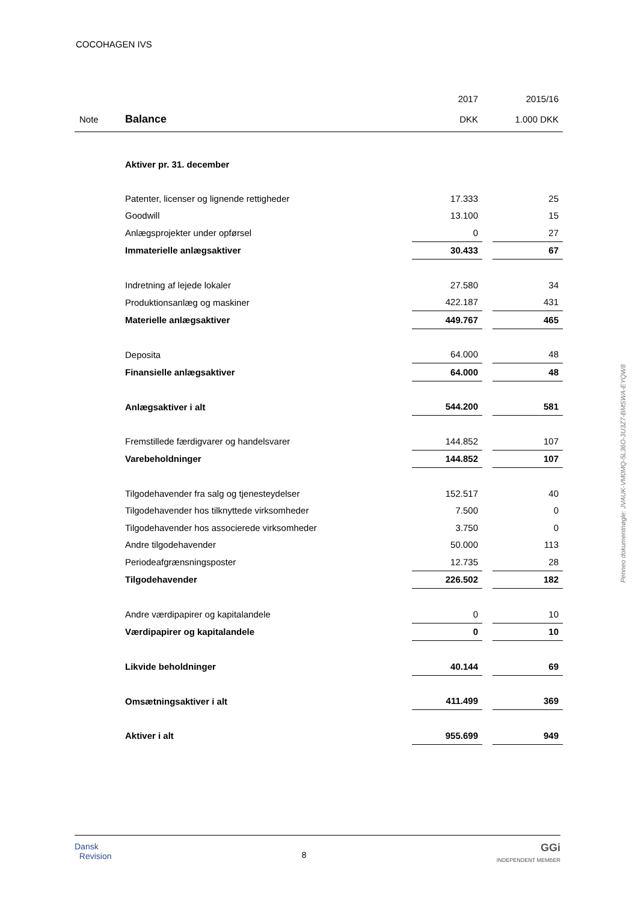COCOHAGEN IVS
| | | 2017 | | 2015/16 |
| Note | Balance | DKK | | 1.000 DKK |
| | Aktiver pr. 31. december | | | |
| | Patenter, licenser og lignende rettigheder | 17.333 | | 25 |
| | Goodwill | 13.100 | | 15 |
| | Anlægsprojekter under opførsel | 0 | | 27 |
| | Immaterielle anlægsaktiver | 30.433 | | 67 |
| | Indretning af lejede lokaler | 27.580 | | 34 |
| | Produktionsanlæg og maskiner | 422.187 | | 431 |
| | Materielle anlægsaktiver | 449.767 | | 465 |
| | Deposita | 64.000 | | 48 |
| | Finansielle anlægsaktiver | 64.000 | | 48 |
| | Anlægsaktiver i alt | 544.200 | | 581 |
| | Fremstillede færdigvarer og handelsvarer | 144.852 | | 107 |
| | Varebeholdninger | 144.852 | | 107 |
| | Tilgodehavender fra salg og tjenesteydelser | 152.517 | | 40 |
| | Tilgodehavender hos tilknyttede virksomheder | 7.500 | | 0 |
| | Tilgodehavender hos associerede virksomheder | 3.750 | | 0 |
| | Andre tilgodehavender | 50.000 | | 113 |
| | Periodeafgrænsningsposter | 12.735 | | 28 |
| | Tilgodehavender | 226.502 | | 182 |
| | Andre værdipapirer og kapitalandele | 0 | | 10 |
| | Værdipapirer og kapitalandele | 0 | | 10 |
| | Likvide beholdninger | 40.144 | | 69 |
| | Omsætningsaktiver i alt | 411.499 | | 369 |
| | Aktiver i alt | 955.699 | | 949 |
Penneo dokumentnøgle: JVAUK-VM0MQ-5L36O-3U3Z7-BMSWA-EYQW8
Dansk
Revision
8
GGi
INDEPENDENT MEMBER